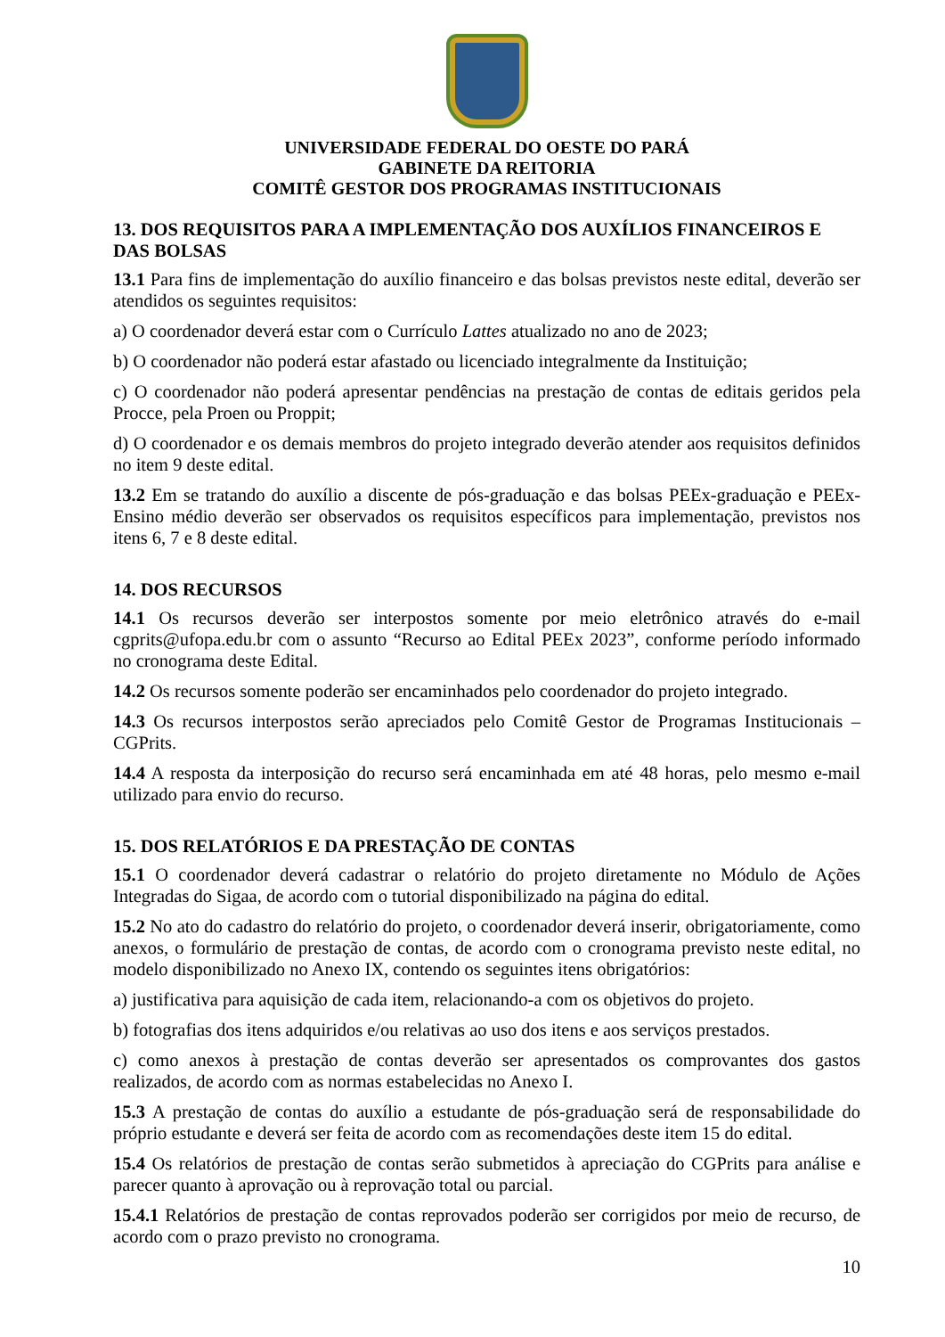UNIVERSIDADE FEDERAL DO OESTE DO PARÁ
GABINETE DA REITORIA
COMITÊ GESTOR DOS PROGRAMAS INSTITUCIONAIS
13. DOS REQUISITOS PARA A IMPLEMENTAÇÃO DOS AUXÍLIOS FINANCEIROS E DAS BOLSAS
13.1 Para fins de implementação do auxílio financeiro e das bolsas previstos neste edital, deverão ser atendidos os seguintes requisitos:
a) O coordenador deverá estar com o Currículo Lattes atualizado no ano de 2023;
b) O coordenador não poderá estar afastado ou licenciado integralmente da Instituição;
c) O coordenador não poderá apresentar pendências na prestação de contas de editais geridos pela Procce, pela Proen ou Proppit;
d) O coordenador e os demais membros do projeto integrado deverão atender aos requisitos definidos no item 9 deste edital.
13.2 Em se tratando do auxílio a discente de pós-graduação e das bolsas PEEx-graduação e PEEx-Ensino médio deverão ser observados os requisitos específicos para implementação, previstos nos itens 6, 7 e 8 deste edital.
14. DOS RECURSOS
14.1 Os recursos deverão ser interpostos somente por meio eletrônico através do e-mail cgprits@ufopa.edu.br com o assunto “Recurso ao Edital PEEx 2023”, conforme período informado no cronograma deste Edital.
14.2 Os recursos somente poderão ser encaminhados pelo coordenador do projeto integrado.
14.3 Os recursos interpostos serão apreciados pelo Comitê Gestor de Programas Institucionais – CGPrits.
14.4 A resposta da interposição do recurso será encaminhada em até 48 horas, pelo mesmo e-mail utilizado para envio do recurso.
15. DOS RELATÓRIOS E DA PRESTAÇÃO DE CONTAS
15.1 O coordenador deverá cadastrar o relatório do projeto diretamente no Módulo de Ações Integradas do Sigaa, de acordo com o tutorial disponibilizado na página do edital.
15.2 No ato do cadastro do relatório do projeto, o coordenador deverá inserir, obrigatoriamente, como anexos, o formulário de prestação de contas, de acordo com o cronograma previsto neste edital, no modelo disponibilizado no Anexo IX, contendo os seguintes itens obrigatórios:
a) justificativa para aquisição de cada item, relacionando-a com os objetivos do projeto.
b) fotografias dos itens adquiridos e/ou relativas ao uso dos itens e aos serviços prestados.
c) como anexos à prestação de contas deverão ser apresentados os comprovantes dos gastos realizados, de acordo com as normas estabelecidas no Anexo I.
15.3 A prestação de contas do auxílio a estudante de pós-graduação será de responsabilidade do próprio estudante e deverá ser feita de acordo com as recomendações deste item 15 do edital.
15.4 Os relatórios de prestação de contas serão submetidos à apreciação do CGPrits para análise e parecer quanto à aprovação ou à reprovação total ou parcial.
15.4.1 Relatórios de prestação de contas reprovados poderão ser corrigidos por meio de recurso, de acordo com o prazo previsto no cronograma.
10